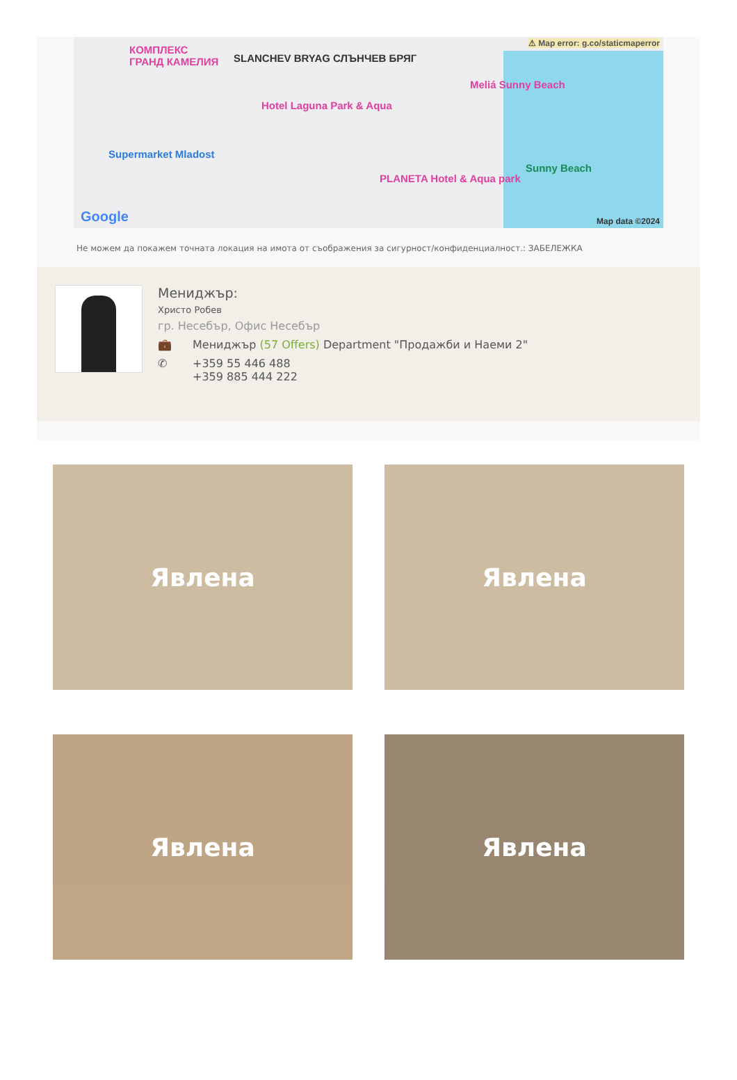КОМПЛЕКС
ГРАНД КАМЕЛИЯ SLANCHEV BRYAG СЛЪНЧЕВ БРЯГ
⚠ Map error: g.co/staticmaperror
Meliá Sunny Beach
Hotel Laguna Park & Aqua
Supermarket Mladost
PLANETA Hotel & Aqua park
Sunny Beach
Google Map data ©2024
Не можем да покажем точната локация на имота от съображения за сигурност/конфиденциалност.: ЗАБЕЛЕЖКА
Мениджър:
Христо Робев
гр. Несебър, Офис Несебър
💼 Мениджър (57 Offers) Department "Продажби и Наеми 2"
✆ +359 55 446 488
+359 885 444 222
Явлена
Явлена
Явлена
Явлена